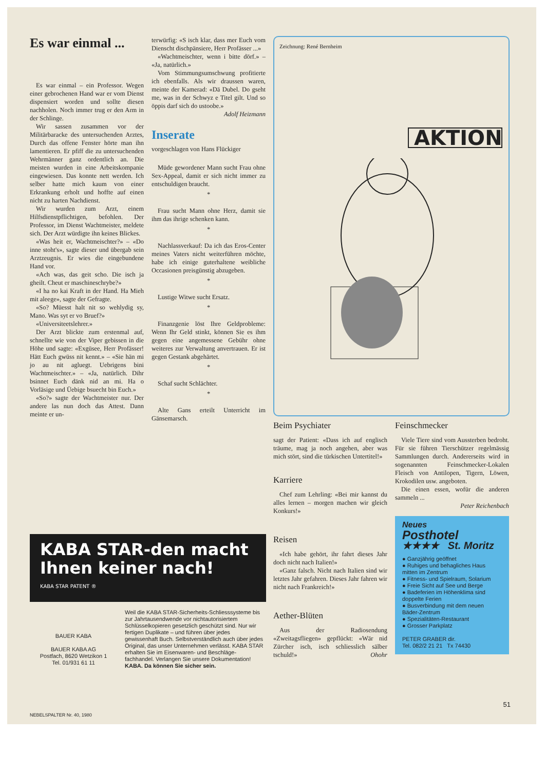Es war einmal ...
Es war einmal – ein Professor. Wegen einer gebrochenen Hand war er vom Dienst dispensiert worden und sollte diesen nachholen. Noch immer trug er den Arm in der Schlinge.
Wir sassen zusammen vor der Militärbaracke des untersuchenden Arztes, Durch das offene Fenster hörte man ihn lamentieren. Er pfiff die zu untersuchenden Wehrmänner ganz ordentlich an. Die meisten wurden in eine Arbeitskompanie eingewiesen. Das konnte nett werden. Ich selber hatte mich kaum von einer Erkrankung erholt und hoffte auf einen nicht zu harten Nachdienst.
Wir wurden zum Arzt, einem Hilfsdienstpflichtigen, befohlen. Der Professor, im Dienst Wachtmeister, meldete sich. Der Arzt würdigte ihn keines Blickes.
«Was heit er, Wachtmeischter?» – «Do inne stoht's», sagte dieser und übergab sein Arztzeugnis. Er wies die eingebundene Hand vor.
«Ach was, das geit scho. Die isch ja gheilt. Cheut er maschineschrybe?»
«I ha no kai Kraft in der Hand. Ha Mieh mit aleege», sagte der Gefragte.
«So? Müesst halt nit so wehlydig sy, Mano. Was syt er vo Bruef?»
«Universiteetslehrer.»
Der Arzt blickte zum erstenmal auf, schnellte wie von der Viper gebissen in die Höhe und sagte: «Exgüsee, Herr Profässer! Hätt Euch gwüss nit kennt.» – «Sie hän mi jo au nit agluegt. Uebrigens bini Wachtmeischter.» – «Ja, natürlich. Dihr bsinnet Euch dänk nid an mi. Ha o Vorläsige und Üebige bsuecht bin Euch.»
«So?» sagte der Wachtmeister nur. Der andere las nun doch das Attest. Dann meinte er un-
terwürfig: «S isch klar, dass mer Euch vom Dienscht dischpänsiere, Herr Profässer ...»
«Wachtmeischter, wenn i bitte dörf.» – «Ja, natürlich.»
Vom Stimmungsumschwung profitierte ich ebenfalls. Als wir draussen waren, meinte der Kamerad: «Dä Dubel. Do gseht me, was in der Schwyz e Titel gilt. Und so öppis darf sich do ustoobe.» Adolf Heizmann
Inserate
vorgeschlagen von Hans Flückiger
Müde gewordener Mann sucht Frau ohne Sex-Appeal, damit er sich nicht immer zu entschuldigen braucht.
*
Frau sucht Mann ohne Herz, damit sie ihm das ihrige schenken kann.
*
Nachlassverkauf: Da ich das Eros-Center meines Vaters nicht weiterführen möchte, habe ich einige guterhaltene weibliche Occasionen preisgünstig abzugeben.
*
Lustige Witwe sucht Ersatz.
*
Finanzgenie löst Ihre Geldprobleme: Wenn Ihr Geld stinkt, können Sie es ihm gegen eine angemessene Gebühr ohne weiteres zur Verwaltung anvertrauen. Er ist gegen Gestank abgehärtet.
*
Schaf sucht Schlächter.
*
Alte Gans erteilt Unterricht im Gänsemarsch.
Zeichnung: René Bernheim
AKTION
Beim Psychiater
sagt der Patient: «Dass ich auf englisch träume, mag ja noch angehen, aber was mich stört, sind die türkischen Untertitel!»
Karriere
Chef zum Lehrling: «Bei mir kannst du alles lernen – morgen machen wir gleich Konkurs!»
Reisen
«Ich habe gehört, ihr fahrt dieses Jahr doch nicht nach Italien!»
«Ganz falsch. Nicht nach Italien sind wir letztes Jahr gefahren. Dieses Jahr fahren wir nicht nach Frankreich!»
Aether-Blüten
Aus der Radiosendung «Zweitagsfliegen» gepflückt: «Wär nid Zürcher isch, isch schliesslich sälber tschuld!» Ohohr
Feinschmecker
Viele Tiere sind vom Aussterben bedroht. Für sie führen Tierschützer regelmässig Sammlungen durch. Andererseits wird in sogenannten Feinschmecker-Lokalen Fleisch von Antilopen, Tigern, Löwen, Krokodilen usw. angeboten.
Die einen essen, wofür die anderen sammeln ...
Peter Reichenbach
Neues
Posthotel
★★★★ St. Moritz
● Ganzjährig geöffnet
● Ruhiges und behagliches Haus mitten im Zentrum
● Fitness- und Spielraum, Solarium
● Freie Sicht auf See und Berge
● Badeferien im Höhenklima sind doppelte Ferien
● Busverbindung mit dem neuen Bäder-Zentrum
● Spezialitäten-Restaurant
● Grosser Parkplatz
PETER GRABER dir.
Tel. 082/2 21 21 Tx 74430
KABA STAR-den macht Ihnen keiner nach!
KABA STAR PATENT ®
BAUER KABA
BAUER KABA AG
Postfach, 8620 Wetzikon 1
Tel. 01/931 61 11
Weil die KABA STAR-Sicherheits-Schliesssysteme bis zur Jahrtausendwende vor nichtautorisiertem Schlüsselkopieren gesetzlich geschützt sind. Nur wir fertigen Duplikate – und führen über jedes gewissenhaft Buch. Selbstverständlich auch über jedes Original, das unser Unternehmen verlässt. KABA STAR erhalten Sie im Eisenwaren- und Beschläge-fachhandel. Verlangen Sie unsere Dokumentation! KABA. Da können Sie sicher sein.
51
NEBELSPALTER Nr. 40, 1980